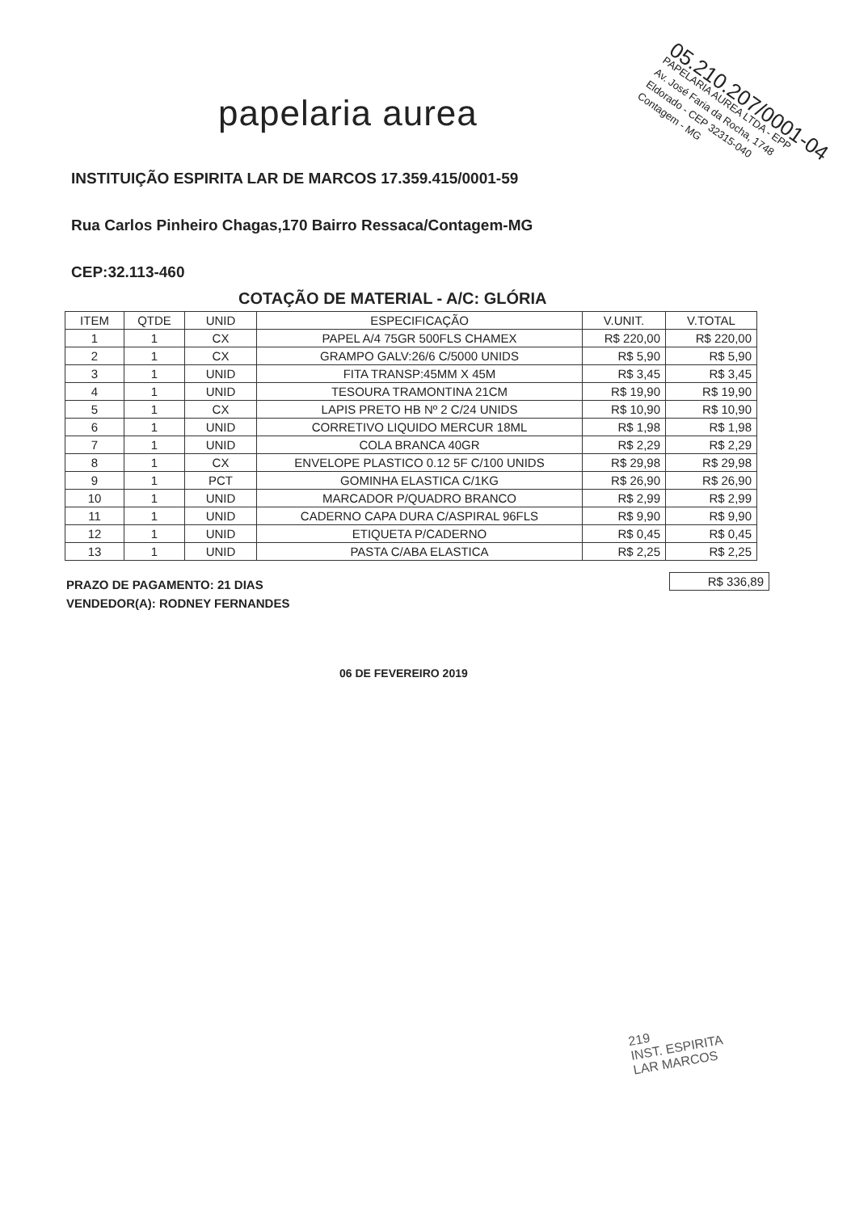papelaria aurea
05.210.207/0001-04
PAPELARIA AUREA LTDA - EPP
Av. José Faria da Rocha, 1748
Eldorado - CEP 32315-040
Contagem - MG
INSTITUIÇÃO ESPIRITA LAR DE MARCOS 17.359.415/0001-59
Rua Carlos Pinheiro Chagas,170 Bairro Ressaca/Contagem-MG
CEP:32.113-460
COTAÇÃO DE MATERIAL - A/C: GLÓRIA
| ITEM | QTDE | UNID | ESPECIFICAÇÃO | V.UNIT. | V.TOTAL |
| --- | --- | --- | --- | --- | --- |
| 1 | 1 | CX | PAPEL A/4 75GR 500FLS CHAMEX | R$ 220,00 | R$ 220,00 |
| 2 | 1 | CX | GRAMPO GALV:26/6 C/5000 UNIDS | R$ 5,90 | R$ 5,90 |
| 3 | 1 | UNID | FITA TRANSP:45MM X 45M | R$ 3,45 | R$ 3,45 |
| 4 | 1 | UNID | TESOURA TRAMONTINA 21CM | R$ 19,90 | R$ 19,90 |
| 5 | 1 | CX | LAPIS PRETO HB Nº 2 C/24 UNIDS | R$ 10,90 | R$ 10,90 |
| 6 | 1 | UNID | CORRETIVO LIQUIDO MERCUR 18ML | R$ 1,98 | R$ 1,98 |
| 7 | 1 | UNID | COLA BRANCA 40GR | R$ 2,29 | R$ 2,29 |
| 8 | 1 | CX | ENVELOPE PLASTICO 0.12 5F C/100 UNIDS | R$ 29,98 | R$ 29,98 |
| 9 | 1 | PCT | GOMINHA ELASTICA C/1KG | R$ 26,90 | R$ 26,90 |
| 10 | 1 | UNID | MARCADOR P/QUADRO BRANCO | R$ 2,99 | R$ 2,99 |
| 11 | 1 | UNID | CADERNO CAPA DURA C/ASPIRAL 96FLS | R$ 9,90 | R$ 9,90 |
| 12 | 1 | UNID | ETIQUETA P/CADERNO | R$ 0,45 | R$ 0,45 |
| 13 | 1 | UNID | PASTA C/ABA ELASTICA | R$ 2,25 | R$ 2,25 |
PRAZO DE PAGAMENTO: 21 DIAS
VENDEDOR(A): RODNEY FERNANDES
R$ 336,89
06 DE FEVEREIRO 2019
219
INST. ESPIRITA
LAR MARCOS